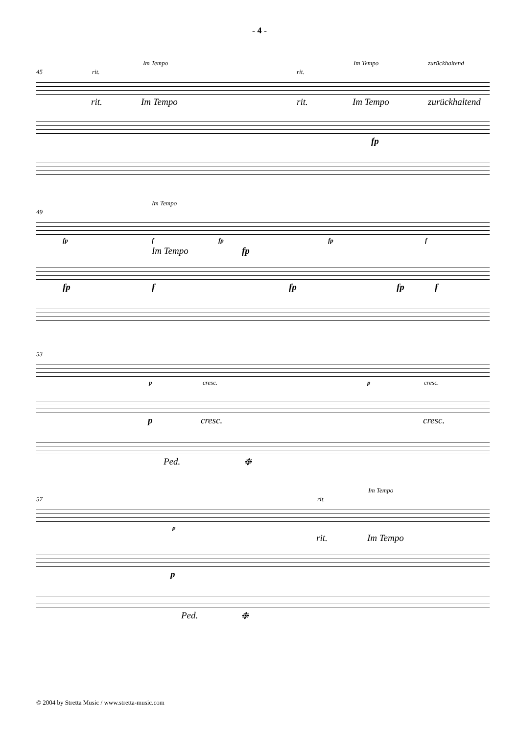- 4 -
Im Tempo Im Tempo zurückhaltend
45 rit. rit.
rit. Im Tempo rit. Im Tempo zurückhaltend
fp
Im Tempo
49
fp f fp fp f
Im Tempo fp
fp f fp fp f
53
p cresc. p cresc.
p cresc. cresc.
Ped. ❉
Im Tempo
57 rit.
p
rit. Im Tempo
p
Ped. ❉
© 2004 by Stretta Music / www.stretta-music.com